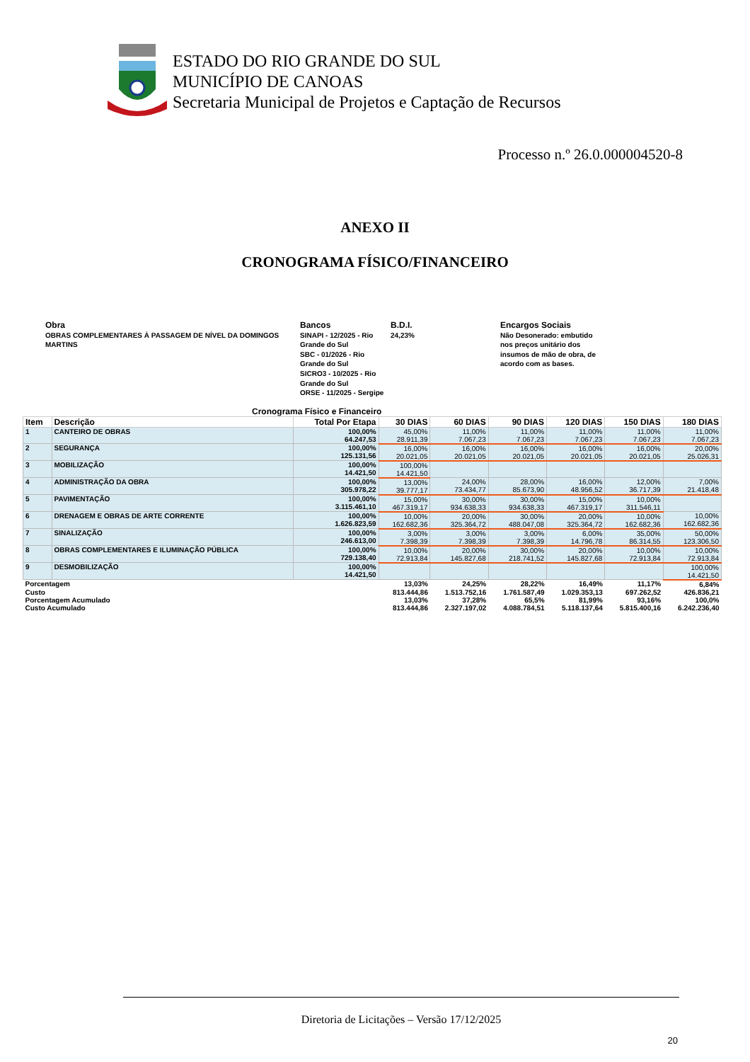ESTADO DO RIO GRANDE DO SUL
MUNICÍPIO DE CANOAS
Secretaria Municipal de Projetos e Captação de Recursos
Processo n.º 26.0.000004520-8
ANEXO II
CRONOGRAMA FÍSICO/FINANCEIRO
Obra
OBRAS COMPLEMENTARES À PASSAGEM DE NÍVEL DA DOMINGOS MARTINS
Bancos
SINAPI - 12/2025 - Rio Grande do Sul
SBC - 01/2026 - Rio Grande do Sul
SICRO3 - 10/2025 - Rio Grande do Sul
ORSE - 11/2025 - Sergipe
B.D.I.
24,23%
Encargos Sociais
Não Desonerado: embutido nos preços unitário dos insumos de mão de obra, de acordo com as bases.
Cronograma Físico e Financeiro
| Item | Descrição | Total Por Etapa | 30 DIAS | 60 DIAS | 90 DIAS | 120 DIAS | 150 DIAS | 180 DIAS |
| --- | --- | --- | --- | --- | --- | --- | --- | --- |
| 1 | CANTEIRO DE OBRAS | 100,00% 64.247,53 | 45,00% 28.911,39 | 11,00% 7.067,23 | 11,00% 7.067,23 | 11,00% 7.067,23 | 11,00% 7.067,23 | 11,00% 7.067,23 |
| 2 | SEGURANÇA | 100,00% 125.131,56 | 16,00% 20.021,05 | 16,00% 20.021,05 | 16,00% 20.021,05 | 16,00% 20.021,05 | 16,00% 20.021,05 | 20,00% 25.026,31 |
| 3 | MOBILIZAÇÃO | 100,00% 14.421,50 | 100,00% 14.421,50 | | | | | |
| 4 | ADMINISTRAÇÃO DA OBRA | 100,00% 305.978,22 | 13,00% 39.777,17 | 24,00% 73.434,77 | 28,00% 85.673,90 | 16,00% 48.956,52 | 12,00% 36.717,39 | 7,00% 21.418,48 |
| 5 | PAVIMENTAÇÃO | 100,00% 3.115.461,10 | 15,00% 467.319,17 | 30,00% 934.638,33 | 30,00% 934.638,33 | 15,00% 467.319,17 | 10,00% 311.546,11 | |
| 6 | DRENAGEM E OBRAS DE ARTE CORRENTE | 100,00% 1.626.823,59 | 10,00% 162.682,36 | 20,00% 325.364,72 | 30,00% 488.047,08 | 20,00% 325.364,72 | 10,00% 162.682,36 | 10,00% 162.682,36 |
| 7 | SINALIZAÇÃO | 100,00% 246.613,00 | 3,00% 7.398,39 | 3,00% 7.398,39 | 3,00% 7.398,39 | 6,00% 14.796,78 | 35,00% 86.314,55 | 50,00% 123.306,50 |
| 8 | OBRAS COMPLEMENTARES E ILUMINAÇÃO PÚBLICA | 100,00% 729.138,40 | 10,00% 72.913,84 | 20,00% 145.827,68 | 30,00% 218.741,52 | 20,00% 145.827,68 | 10,00% 72.913,84 | 10,00% 72.913,84 |
| 9 | DESMOBILIZAÇÃO | 100,00% 14.421,50 | | | | | | 100,00% 14.421,50 |
| Porcentagem | | | 13,03% | 24,25% | 28,22% | 16,49% | 11,17% | 6,84% |
| Custo | | | 813.444,86 | 1.513.752,16 | 1.761.587,49 | 1.029.353,13 | 697.262,52 | 426.836,21 |
| Porcentagem Acumulado | | | 13,03% | 37,28% | 65,5% | 81,99% | 93,16% | 100,0% |
| Custo Acumulado | | | 813.444,86 | 2.327.197,02 | 4.088.784,51 | 5.118.137,64 | 5.815.400,16 | 6.242.236,40 |
Diretoria de Licitações – Versão 17/12/2025
20